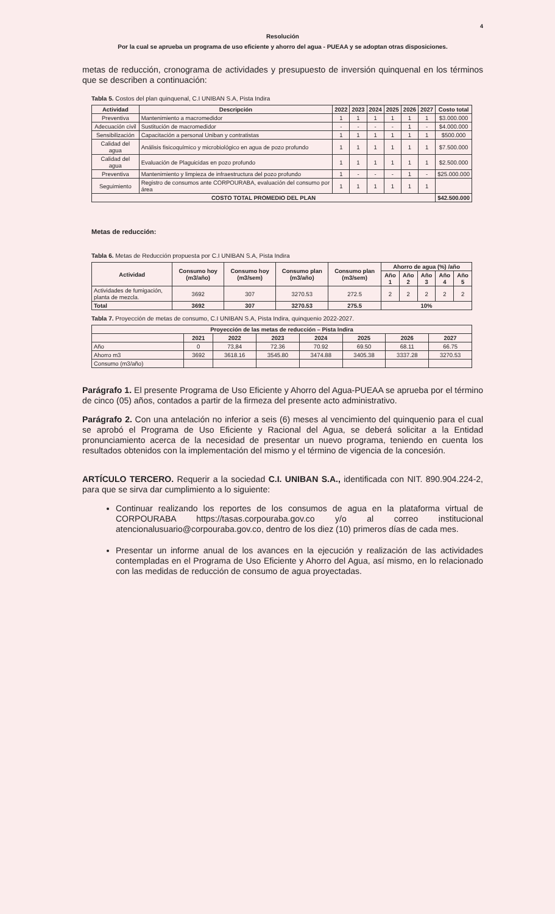4
Resolución
Por la cual se aprueba un programa de uso eficiente y ahorro del agua - PUEAA y se adoptan otras disposiciones.
metas de reducción, cronograma de actividades y presupuesto de inversión quinquenal en los términos que se describen a continuación:
Tabla 5. Costos del plan quinquenal, C.I UNIBAN S.A, Pista Indira
| Actividad | Descripción | 2022 | 2023 | 2024 | 2025 | 2026 | 2027 | Costo total |
| --- | --- | --- | --- | --- | --- | --- | --- | --- |
| Preventiva | Mantenimiento a macromedidor | 1 | 1 | 1 | 1 | 1 | 1 | $3.000.000 |
| Adecuación civil | Sustitución de macromedidor | - | - | - | - | 1 | - | $4.000.000 |
| Sensibilización | Capacitación a personal Uniban y contratistas | 1 | 1 | 1 | 1 | 1 | 1 | $500.000 |
| Calidad del agua | Análisis fisicoquímico y microbiológico en agua de pozo profundo | 1 | 1 | 1 | 1 | 1 | 1 | $7.500.000 |
| Calidad del agua | Evaluación de Plaguicidas en pozo profundo | 1 | 1 | 1 | 1 | 1 | 1 | $2.500.000 |
| Preventiva | Mantenimiento y limpieza de infraestructura del pozo profundo | 1 | - | - | - | 1 | - | $25.000.000 |
| Seguimiento | Registro de consumos ante CORPOURABA, evaluación del consumo por área | 1 | 1 | 1 | 1 | 1 | 1 | |
| COSTO TOTAL PROMEDIO DEL PLAN | | | | | | | | $42.500.000 |
Metas de reducción:
Tabla 6. Metas de Reducción propuesta por C.I UNIBAN S.A, Pista Indira
| Actividad | Consumo hoy (m3/año) | Consumo hoy (m3/sem) | Consumo plan (m3/año) | Consumo plan (m3/sem) | Ahorro de agua (%) /año | | | | |
| --- | --- | --- | --- | --- | --- | --- | --- | --- | --- |
| | | | | | Año 1 | Año 2 | Año 3 | Año 4 | Año 5 |
| Actividades de fumigación, planta de mezcla. | 3692 | 307 | 3270.53 | 272.5 | 2 | 2 | 2 | 2 | 2 |
| Total | 3692 | 307 | 3270.53 | 275.5 | 10% | | | | |
Tabla 7. Proyección de metas de consumo, C.I UNIBAN S.A, Pista Indira, quinquenio 2022-2027.
| Proyección de las metas de reducción – Pista Indira | | | | | | | |
| --- | --- | --- | --- | --- | --- | --- | --- |
| | 2021 | 2022 | 2023 | 2024 | 2025 | 2026 | 2027 |
| Año | 0 | 73,84 | 72.36 | 70.92 | 69.50 | 68.11 | 66.75 |
| Ahorro m3 | 3692 | 3618.16 | 3545.80 | 3474.88 | 3405.38 | 3337.28 | 3270.53 |
| Consumo (m3/año) | | | | | | | |
Parágrafo 1. El presente Programa de Uso Eficiente y Ahorro del Agua-PUEAA se aprueba por el término de cinco (05) años, contados a partir de la firmeza del presente acto administrativo.
Parágrafo 2. Con una antelación no inferior a seis (6) meses al vencimiento del quinquenio para el cual se aprobó el Programa de Uso Eficiente y Racional del Agua, se deberá solicitar a la Entidad pronunciamiento acerca de la necesidad de presentar un nuevo programa, teniendo en cuenta los resultados obtenidos con la implementación del mismo y el término de vigencia de la concesión.
ARTÍCULO TERCERO. Requerir a la sociedad C.I. UNIBAN S.A., identificada con NIT. 890.904.224-2, para que se sirva dar cumplimiento a lo siguiente:
Continuar realizando los reportes de los consumos de agua en la plataforma virtual de CORPOURABA https://tasas.corpouraba.gov.co y/o al correo institucional atencionalusuario@corpouraba.gov.co, dentro de los diez (10) primeros días de cada mes.
Presentar un informe anual de los avances en la ejecución y realización de las actividades contempladas en el Programa de Uso Eficiente y Ahorro del Agua, así mismo, en lo relacionado con las medidas de reducción de consumo de agua proyectadas.